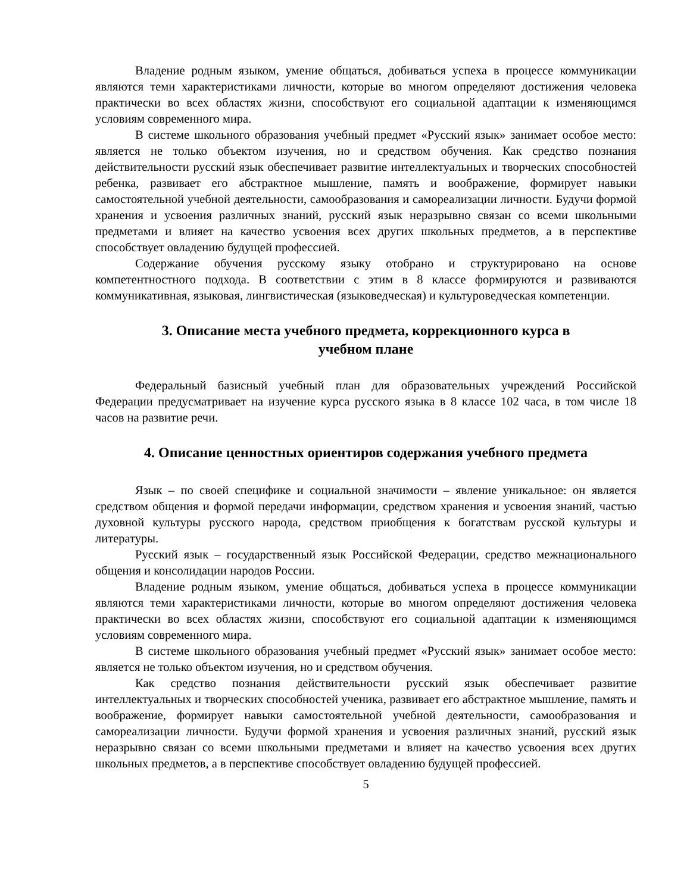Владение родным языком, умение общаться, добиваться успеха в процессе коммуникации являются теми характеристиками личности, которые во многом определяют достижения человека практически во всех областях жизни, способствуют его социальной адаптации к изменяющимся условиям современного мира.
В системе школьного образования учебный предмет «Русский язык» занимает особое место: является не только объектом изучения, но и средством обучения. Как средство познания действительности русский язык обеспечивает развитие интеллектуальных и творческих способностей ребенка, развивает его абстрактное мышление, память и воображение, формирует навыки самостоятельной учебной деятельности, самообразования и самореализации личности. Будучи формой хранения и усвоения различных знаний, русский язык неразрывно связан со всеми школьными предметами и влияет на качество усвоения всех других школьных предметов, а в перспективе способствует овладению будущей профессией.
Содержание обучения русскому языку отобрано и структурировано на основе компетентностного подхода. В соответствии с этим в 8 классе формируются и развиваются коммуникативная, языковая, лингвистическая (языковедческая) и культуроведческая компетенции.
3. Описание места учебного предмета, коррекционного курса в
учебном плане
Федеральный базисный учебный план для образовательных учреждений Российской Федерации предусматривает на изучение курса русского языка в 8 классе 102 часа, в том числе 18 часов на развитие речи.
4. Описание ценностных ориентиров содержания учебного предмета
Язык – по своей специфике и социальной значимости – явление уникальное: он является средством общения и формой передачи информации, средством хранения и усвоения знаний, частью духовной культуры русского народа, средством приобщения к богатствам русской культуры и литературы.
Русский язык – государственный язык Российской Федерации, средство межнационального общения и консолидации народов России.
Владение родным языком, умение общаться, добиваться успеха в процессе коммуникации являются теми характеристиками личности, которые во многом определяют достижения человека практически во всех областях жизни, способствуют его социальной адаптации к изменяющимся условиям современного мира.
В системе школьного образования учебный предмет «Русский язык» занимает особое место: является не только объектом изучения, но и средством обучения.
Как средство познания действительности русский язык обеспечивает развитие интеллектуальных и творческих способностей ученика, развивает его абстрактное мышление, память и воображение, формирует навыки самостоятельной учебной деятельности, самообразования и самореализации личности. Будучи формой хранения и усвоения различных знаний, русский язык неразрывно связан со всеми школьными предметами и влияет на качество усвоения всех других школьных предметов, а в перспективе способствует овладению будущей профессией.
5